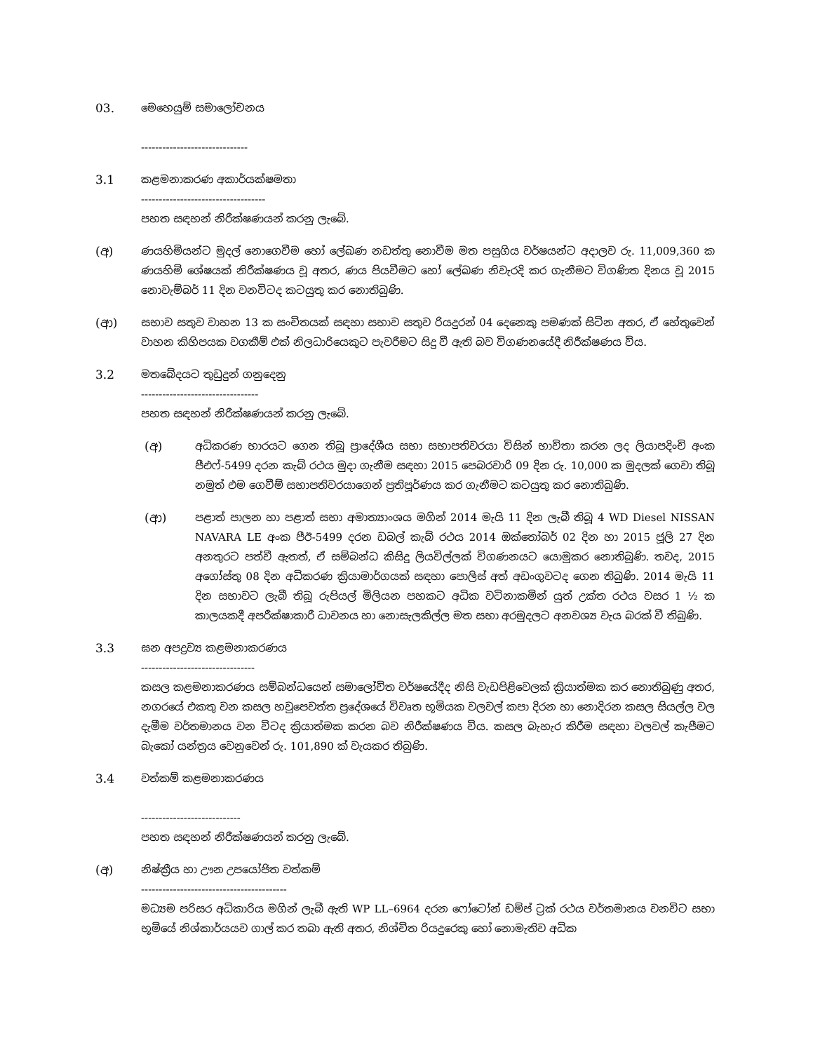03. මෙහෙයුම් සමාලෝචනය
------------------------------
3.1 කළමනාකරණ අකාර්යක්ෂමතා
-----------------------------------
පහත සඳහන් නිරීක්ෂණයන් කරනු ලැබේ.
(අ) ණයහිමියන්ට මුදල් නොගෙවීම හෝ ලේඛණ නඩත්තු නොවීම මත පසුගිය වර්ෂයන්ට අදාලව රු. 11,009,360 ක ණයහිමි ශේෂයක් නිරීක්ෂණය වූ අතර, ණය පියවීමට හෝ ලේඛණ නිවැරදි කර ගැනීමට විගණිත දිනය වූ 2015 නොවැම්බර් 11 දින වනවිටද කටයුතු කර නොතිබුණි.
(ආ) සභාව සතුව වාහන 13 ක සංචිතයක් සඳහා සභාව සතුව රියදුරන් 04 දෙනෙකු පමණක් සිටින අතර, ඒ හේතුවෙන් වාහන කිහිපයක වගකීම් එක් නිලධාරියෙකුට පැවරීමට සිදු වී ඇති බව විගණනයේදී නිරීක්ෂණය විය.
3.2 මතබේදයට තුඩුදුන් ගනුදෙනු
---------------------------------
පහත සඳහන් නිරීක්ෂණයන් කරනු ලැබේ.
(අ) අධිකරණ භාරයට ගෙන තිබූ ප්‍රාදේශීය සභා සභාපතිවරයා විසින් භාවිතා කරන ලද ලියාපදිංචි අංක පීඑෆ්-5499 දරන කැබ් රථය මුදා ගැනීම සඳහා 2015 පෙබරවාරි 09 දින රු. 10,000 ක මුදලක් ගෙවා තිබූ නමුත් එම ගෙවීම් සභාපතිවරයාගෙන් ප්‍රතිපූර්ණය කර ගැනීමට කටයුතු කර නොතිබුණි.
(ආ) පළාත් පාලන හා පළාත් සභා අමාත්‍යාංශය මගින් 2014 මැයි 11 දින ලැබී තිබූ 4 WD Diesel NISSAN NAVARA LE අංක පීඊ-5499 දරන ඩබල් කැබ් රථය 2014 ඔක්තෝබර් 02 දින හා 2015 ජූලි 27 දින අනතුරට පත්වී ඇතත්, ඒ සම්බන්ධ කිසිදු ලියවිල්ලක් විගණනයට යොමුකර නොතිබුණි. තවද, 2015 අගෝස්තු 08 දින අධිකරණ ක්‍රියාමාර්ගයක් සඳහා පොලිස් අත් අඩංගුවටද ගෙන තිබුණි. 2014 මැයි 11 දින සභාවට ලැබී තිබූ රුපියල් මිලියන පහකට අධික වටිනාකමින් යුත් උක්ත රථය වසර 1 ½ ක කාලයකදී අපරීක්ෂාකාරී ධාවනය හා නොසැලකිල්ල මත සභා අරමුදලට අනවශ්‍ය වැය බරක් වී තිබුණි.
3.3 ඝන අපද්‍රව්‍ය කළමනාකරණය
--------------------------------
කසල කළමනාකරණය සම්බන්ධයෙන් සමාලෝචිත වර්ෂයේදීද නිසි වැඩපිළිවෙලක් ක්‍රියාත්මක කර නොතිබුණු අතර, නගරයේ එකතු වන කසල හවුපෙවත්ත ප්‍රදේශයේ විවෘත භූමියක වලවල් කපා දිරන හා නොදිරන කසල සියල්ල වල දැමීම වර්තමානය වන විටද ක්‍රියාත්මක කරන බව නිරීක්ෂණය විය. කසල බැහැර කිරීම සඳහා වලවල් කැපීමට බැකෝ යන්ත්‍රය වෙනුවෙන් රු. 101,890 ක් වැයකර තිබුණි.
3.4 වත්කම් කළමනාකරණය
----------------------------
පහත සඳහන් නිරීක්ෂණයන් කරනු ලැබේ.
(අ) නිෂ්ක්‍රීය හා ඌන උපයෝජිත වත්කම්
-----------------------------------------
මධ්‍යම පරිසර අධිකාරිය මගින් ලැබී ඇති WP LL–6964 දරන ෆෝටෝන් ඩම්ප් ට්‍රක් රථය වර්තමානය වනවිට සභා භූමියේ නිශ්කාර්යයව ගාල් කර තබා ඇති අතර, නිශ්චිත රියදුරෙකු හෝ නොමැතිව අධික